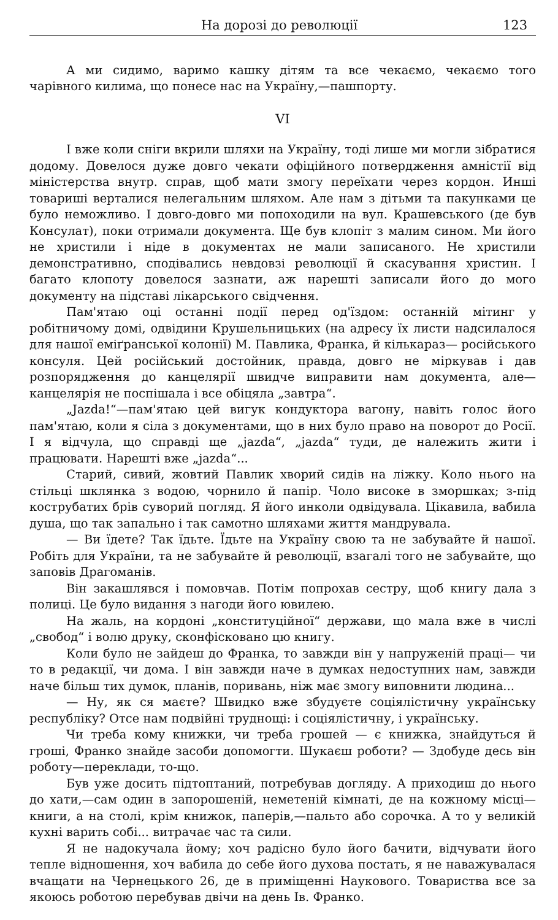На дорозі до революції 123
А ми сидимо, варимо кашку дітям та все чекаємо, чекаємо того чарівного килима, що понесе нас на Україну,—пашпорту.
VI
І вже коли сніги вкрили шляхи на Україну, тоді лише ми могли зібратися додому. Довелося дуже довго чекати офіційного потвердження амністії від міністерства внутр. справ, щоб мати змогу переїхати через кордон. Инші товариші верталися нелегальним шляхом. Але нам з дітьми та пакунками це було неможливо. І довго-довго ми попоходили на вул. Крашевського (де був Консулат), поки отримали документа. Ще був клопіт з малим сином. Ми його не христили і ніде в документах не мали записаного. Не христили демонстративно, сподівались невдовзі революції й скасування христин. І багато клопоту довелося зазнати, аж нарешті записали його до мого документу на підставі лікарського свідчення.
Пам'ятаю оці останні події перед од'їздом: останній мітинг у робітничому домі, одвідини Крушельницьких (на адресу їх листи надсилалося для нашої еміґранської колонії) М. Павлика, Франка, й кількараз— російського консуля. Цей російський достойник, правда, довго не міркував і дав розпорядження до канцелярії швидче виправити нам документа, але—канцелярія не поспішала і все обіцяла „завтра“.
„Jazda!“—пам'ятаю цей вигук кондуктора вагону, навіть голос його пам'ятаю, коли я сіла з документами, що в них було право на поворот до Росії. І я відчула, що справді ще „jazda“, „jazda“ туди, де належить жити і працювати. Нарешті вже „jazda“...
Старий, сивий, жовтий Павлик хворий сидів на ліжку. Коло нього на стільці шклянка з водою, чорнило й папір. Чоло високе в зморшках; з-під кострубатих брів суворий погляд. Я його инколи одвідувала. Цікавила, вабила душа, що так запально і так самотно шляхами життя мандрувала.
— Ви їдете? Так їдьте. Їдьте на Україну свою та не забувайте й нашої. Робіть для України, та не забувайте й революції, взагалі того не забувайте, що заповів Драгоманів.
Він закашлявся і помовчав. Потім попрохав сестру, щоб книгу дала з полиці. Це було видання з нагоди його ювилею.
На жаль, на кордоні „конституційної“ держави, що мала вже в числі „свобод“ і волю друку, сконфісковано цю книгу.
Коли було не зайдеш до Франка, то завжди він у напруженій праці— чи то в редакції, чи дома. І він завжди наче в думках недоступних нам, завжди наче більш тих думок, планів, поривань, ніж має змогу виповнити людина...
— Ну, як ся маєте? Швидко вже збудуєте соціялістичну українську республіку? Отсе нам подвійні труднощі: і соціялістичну, і українську.
Чи треба кому книжки, чи треба грошей — є книжка, знайдуться й гроші, Франко знайде засоби допомогти. Шукаєш роботи? — Здобуде десь він роботу—переклади, то-що.
Був уже досить підтоптаний, потребував догляду. А приходиш до нього до хати,—сам один в запорошеній, неметеній кімнаті, де на кожному місці—книги, а на столі, крім книжок, паперів,—пальто або сорочка. А то у великій кухні варить собі... витрачає час та сили.
Я не надокучала йому; хоч радісно було його бачити, відчувати його тепле відношення, хоч вабила до себе його духова постать, я не наважувалася вчащати на Чернецького 26, де в приміщенні Наукового. Товариства все за якоюсь роботою перебував двічи на день Ів. Франко.